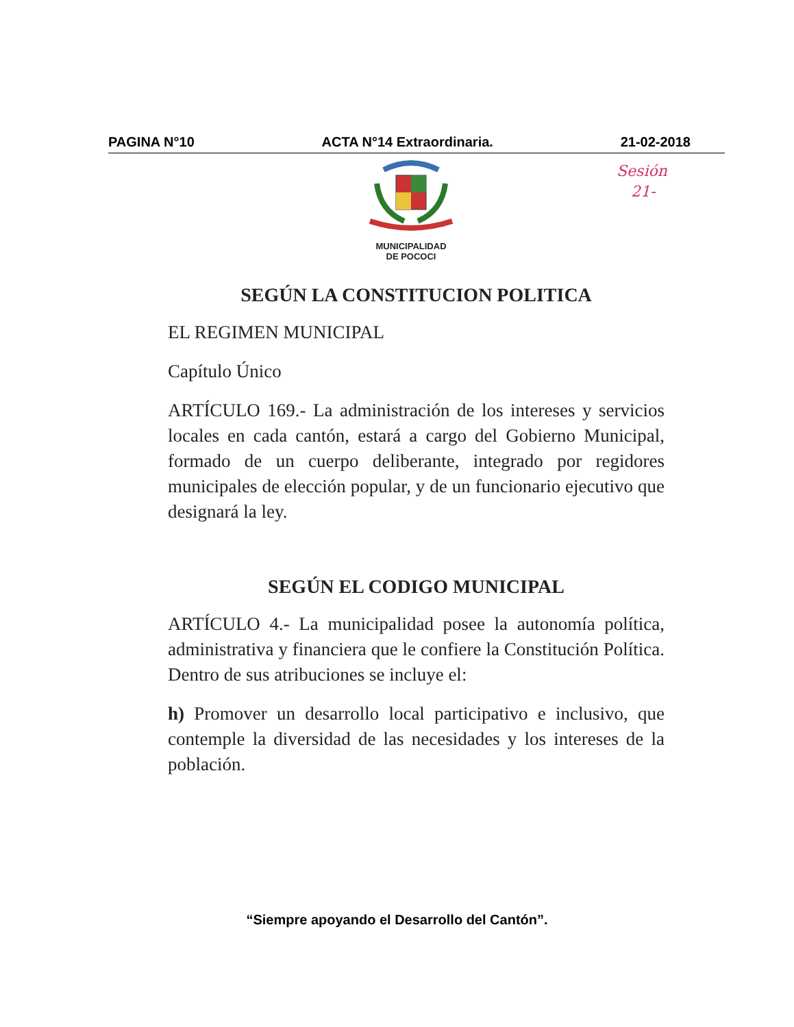PAGINA N°10 ACTA N°14 Extraordinaria. 21-02-2018
MUNICIPALIDAD
DE POCOCI
Sesión
21-
SEGÚN LA CONSTITUCION POLITICA
EL REGIMEN MUNICIPAL
Capítulo Único
ARTÍCULO 169.- La administración de los intereses y servicios locales en cada cantón, estará a cargo del Gobierno Municipal, formado de un cuerpo deliberante, integrado por regidores municipales de elección popular, y de un funcionario ejecutivo que designará la ley.
SEGÚN EL CODIGO MUNICIPAL
ARTÍCULO 4.- La municipalidad posee la autonomía política, administrativa y financiera que le confiere la Constitución Política. Dentro de sus atribuciones se incluye el:
h) Promover un desarrollo local participativo e inclusivo, que contemple la diversidad de las necesidades y los intereses de la población.
“Siempre apoyando el Desarrollo del Cantón”.